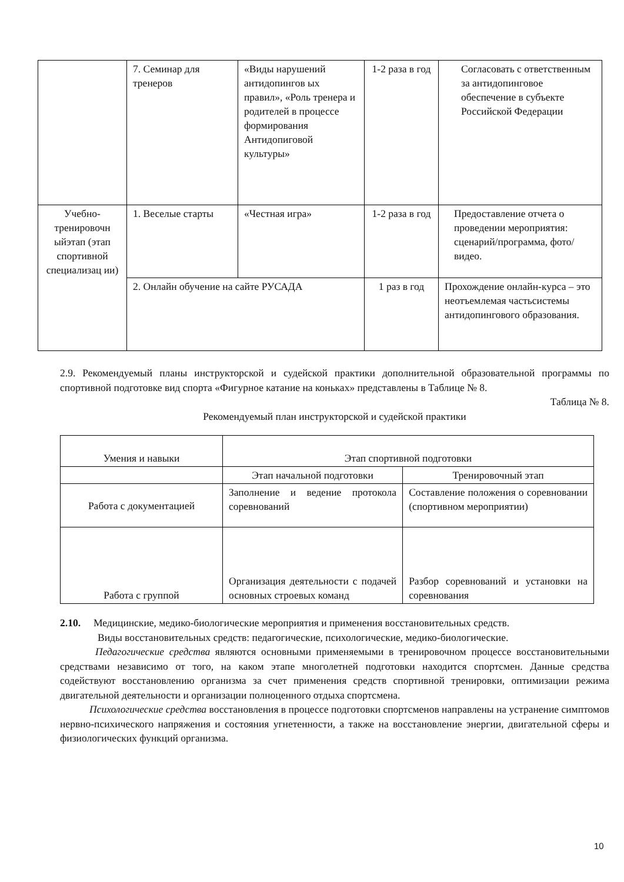| | 7. Семинар для тренеров | «Виды нарушений антидопингов ых правил», «Роль тренера и родителей в процессе формирования Антидопиговой культуры» | 1-2 раза в год | Согласовать с ответственным за антидопинговое обеспечение в субъекте Российской Федерации |
| Учебно-тренировочн ыйэтап (этап спортивной специализац ии) | 1. Веселые старты | «Честная игра» | 1-2 раза в год | Предоставление отчета о проведении мероприятия: сценарий/программа, фото/видео. |
| | 2. Онлайн обучение на сайте РУСАДА | | 1 раз в год | Прохождение онлайн-курса – это неотъемлемая частьсистемы антидопингового образования. |
2.9. Рекомендуемый планы инструкторской и судейской практики дополнительной образовательной программы по спортивной подготовке вид спорта «Фигурное катание на коньках» представлены в Таблице № 8.
Таблица № 8.
Рекомендуемый план инструкторской и судейской практики
| Умения и навыки | Этап спортивной подготовки | |
| | Этап начальной подготовки | Тренировочный этап |
| Работа с документацией | Заполнение и ведение протокола соревнований | Составление положения о соревновании (спортивном мероприятии) |
| Работа с группой | Организация деятельности с подачей основных строевых команд | Разбор соревнований и установки на соревнования |
2.10. Медицинские, медико-биологические мероприятия и применения восстановительных средств.
Виды восстановительных средств: педагогические, психологические, медико-биологические.
Педагогические средства являются основными применяемыми в тренировочном процессе восстановительными средствами независимо от того, на каком этапе многолетней подготовки находится спортсмен. Данные средства содействуют восстановлению организма за счет применения средств спортивной тренировки, оптимизации режима двигательной деятельности и организации полноценного отдыха спортсмена.
Психологические средства восстановления в процессе подготовки спортсменов направлены на устранение симптомов нервно-психического напряжения и состояния угнетенности, а также на восстановление энергии, двигательной сферы и физиологических функций организма.
10